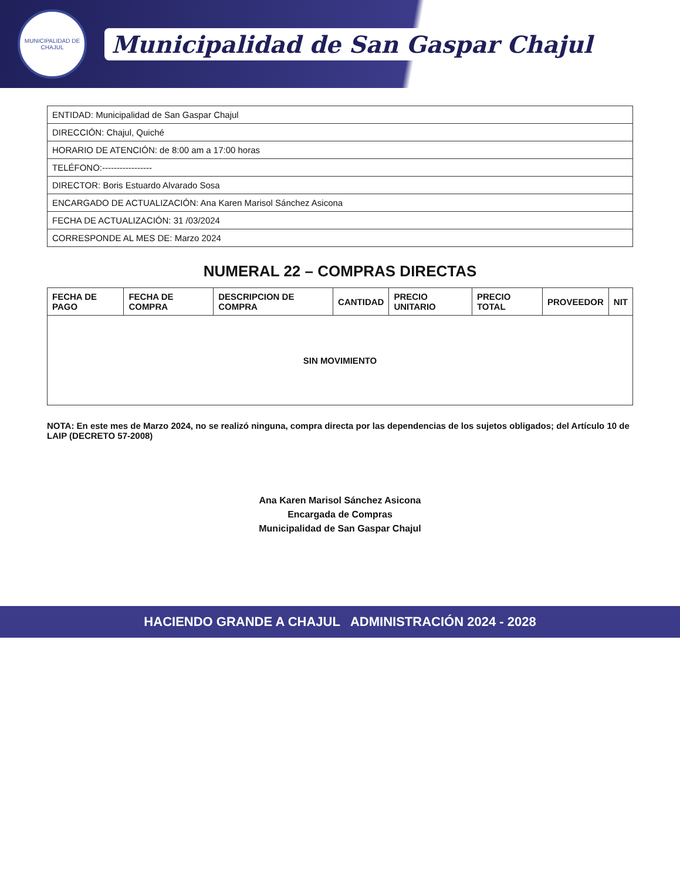MUNICIPALIDAD DE CHAJUL
Municipalidad de San Gaspar Chajul
| ENTIDAD: Municipalidad de San Gaspar Chajul |
| DIRECCIÓN: Chajul, Quiché |
| HORARIO DE ATENCIÓN: de 8:00 am a 17:00 horas |
| TELÉFONO:----------------- |
| DIRECTOR: Boris Estuardo Alvarado Sosa |
| ENCARGADO DE ACTUALIZACIÓN: Ana Karen Marisol Sánchez Asicona |
| FECHA DE ACTUALIZACIÓN: 31 /03/2024 |
| CORRESPONDE AL MES DE: Marzo 2024 |
NUMERAL 22 – COMPRAS DIRECTAS
| FECHA DE PAGO | FECHA DE COMPRA | DESCRIPCION DE COMPRA | CANTIDAD | PRECIO UNITARIO | PRECIO TOTAL | PROVEEDOR | NIT |
| --- | --- | --- | --- | --- | --- | --- | --- |
| SIN MOVIMIENTO | | | | | | | |
NOTA: En este mes de Marzo 2024, no se realizó ninguna, compra directa por las dependencias de los sujetos obligados; del Artículo 10 de LAIP (DECRETO 57-2008)
Ana Karen Marisol Sánchez Asicona
Encargada de Compras
Municipalidad de San Gaspar Chajul
HACIENDO GRANDE A CHAJUL ADMINISTRACIÓN 2024 - 2028